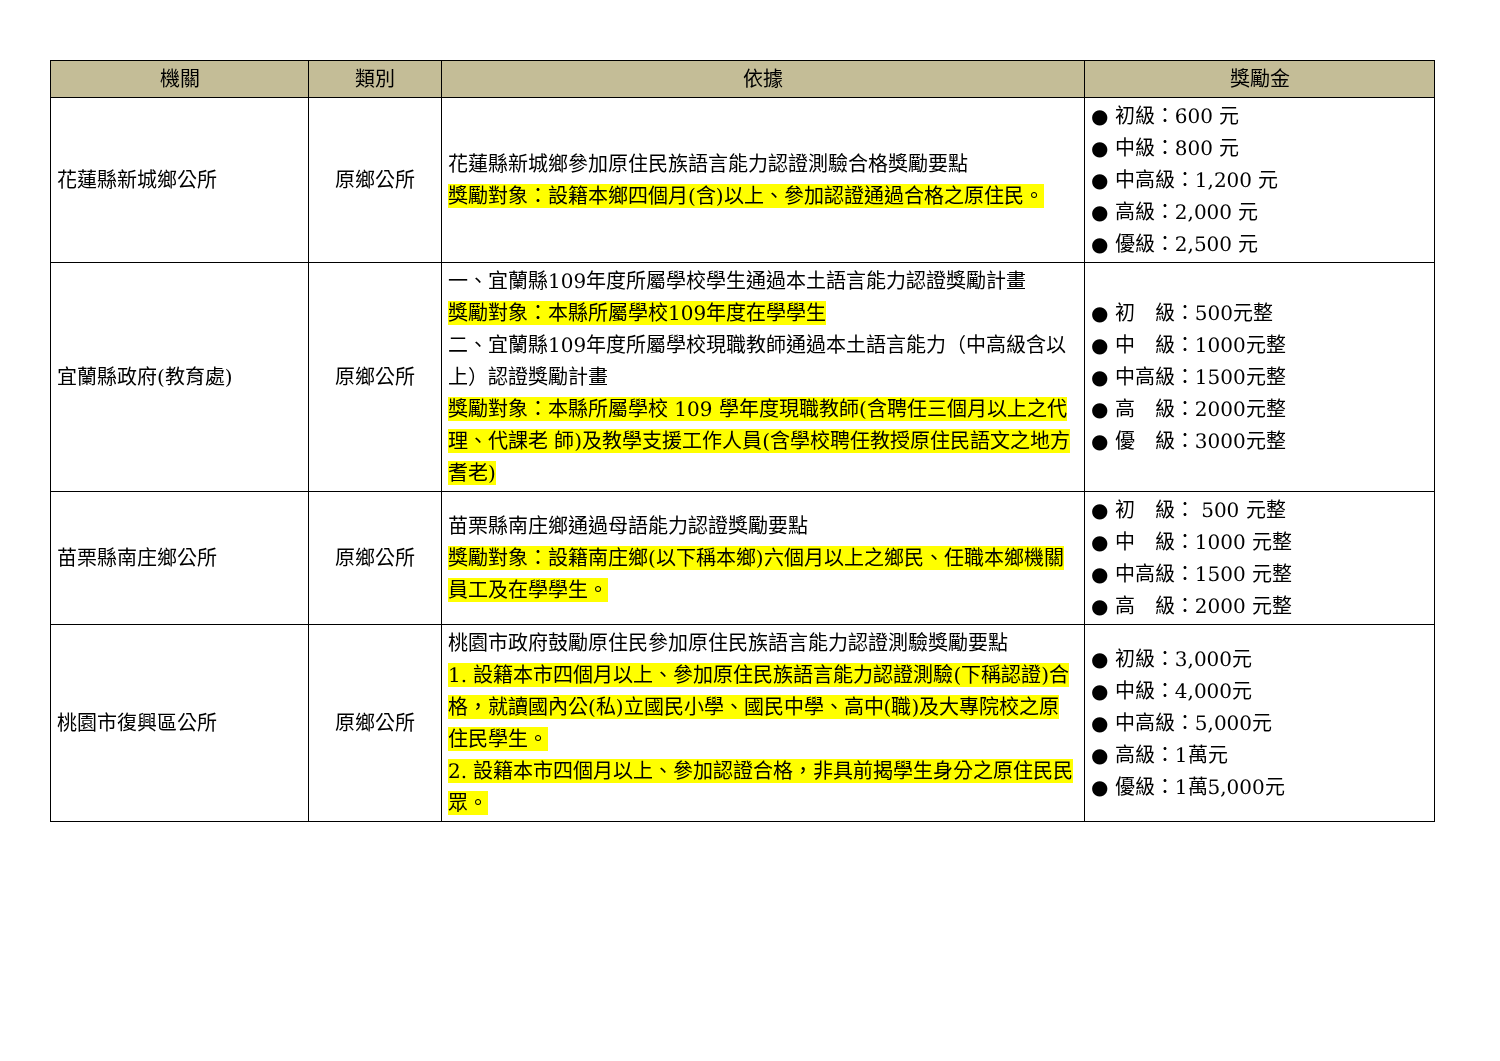| 機關 | 類別 | 依據 | 獎勵金 |
| --- | --- | --- | --- |
| 花蓮縣新城鄉公所 | 原鄉公所 | 花蓮縣新城鄉參加原住民族語言能力認證測驗合格獎勵要點 獎勵對象：設籍本鄉四個月(含)以上、參加認證通過合格之原住民。 | ● 初級：600 元 ● 中級：800 元 ● 中高級：1,200 元 ● 高級：2,000 元 ● 優級：2,500 元 |
| 宜蘭縣政府(教育處) | 原鄉公所 | 一、宜蘭縣109年度所屬學校學生通過本土語言能力認證獎勵計畫 獎勵對象：本縣所屬學校109年度在學學生 二、宜蘭縣109年度所屬學校現職教師通過本土語言能力（中高級含以上）認證獎勵計畫 獎勵對象：本縣所屬學校 109 學年度現職教師(含聘任三個月以上之代理、代課老 師)及教學支援工作人員(含學校聘任教授原住民語文之地方耆老) | ● 初 級：500元整 ● 中 級：1000元整 ● 中高級：1500元整 ● 高 級：2000元整 ● 優 級：3000元整 |
| 苗栗縣南庄鄉公所 | 原鄉公所 | 苗栗縣南庄鄉通過母語能力認證獎勵要點 獎勵對象：設籍南庄鄉(以下稱本鄉)六個月以上之鄉民、任職本鄉機關員工及在學學生。 | ● 初 級： 500 元整 ● 中 級：1000 元整 ● 中高級：1500 元整 ● 高 級：2000 元整 |
| 桃園市復興區公所 | 原鄉公所 | 桃園市政府鼓勵原住民參加原住民族語言能力認證測驗獎勵要點 1. 設籍本市四個月以上、參加原住民族語言能力認證測驗(下稱認證)合格，就讀國內公(私)立國民小學、國民中學、高中(職)及大專院校之原住民學生。 2. 設籍本市四個月以上、參加認證合格，非具前揭學生身分之原住民民眾。 | ● 初級：3,000元 ● 中級：4,000元 ● 中高級：5,000元 ● 高級：1萬元 ● 優級：1萬5,000元 |